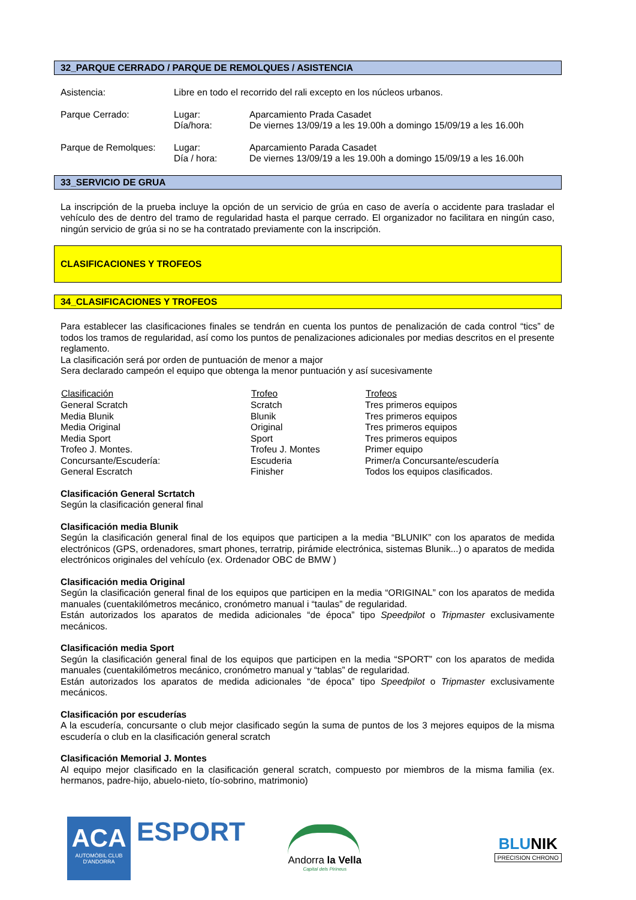32_PARQUE CERRADO / PARQUE DE REMOLQUES / ASISTENCIA
| Asistencia: | Libre en todo el recorrido del rali excepto en los núcleos urbanos. | |
| Parque Cerrado: | Lugar: | Aparcamiento Prada Casadet |
| | Día/hora: | De viernes 13/09/19 a les 19.00h a domingo 15/09/19 a les 16.00h |
| Parque de Remolques: | Lugar: | Aparcamiento Parada Casadet |
| | Día / hora: | De viernes 13/09/19 a les 19.00h a domingo 15/09/19 a les 16.00h |
33_SERVICIO DE GRUA
La inscripción de la prueba incluye la opción de un servicio de grúa en caso de avería o accidente para trasladar el vehículo des de dentro del tramo de regularidad hasta el parque cerrado. El organizador no facilitara en ningún caso, ningún servicio de grúa si no se ha contratado previamente con la inscripción.
CLASIFICACIONES Y TROFEOS
34_CLASIFICACIONES Y TROFEOS
Para establecer las clasificaciones finales se tendrán en cuenta los puntos de penalización de cada control “tics” de todos los tramos de regularidad, así como los puntos de penalizaciones adicionales por medias descritos en el presente reglamento.
La clasificación será por orden de puntuación de menor a major
Sera declarado campeón el equipo que obtenga la menor puntuación y así sucesivamente
| Clasificación | Trofeo | Trofeos |
| --- | --- | --- |
| General Scratch | Scratch | Tres primeros equipos |
| Media Blunik | Blunik | Tres primeros equipos |
| Media Original | Original | Tres primeros equipos |
| Media Sport | Sport | Tres primeros equipos |
| Trofeo J. Montes. | Trofeu J. Montes | Primer equipo |
| Concursante/Escudería: | Escuderia | Primer/a Concursante/escudería |
| General Escratch | Finisher | Todos los equipos clasificados. |
Clasificación General Scrtatch
Según la clasificación general final
Clasificación media Blunik
Según la clasificación general final de los equipos que participen a la media “BLUNIK” con los aparatos de medida electrónicos (GPS, ordenadores, smart phones, terratrip, pirámide electrónica, sistemas Blunik...) o aparatos de medida electrónicos originales del vehículo (ex. Ordenador OBC de BMW )
Clasificación media Original
Según la clasificación general final de los equipos que participen en la media “ORIGINAL” con los aparatos de medida manuales (cuentakilómetros mecánico, cronómetro manual i “taulas” de regularidad.
Están autorizados los aparatos de medida adicionales “de época” tipo Speedpilot o Tripmaster exclusivamente mecánicos.
Clasificación media Sport
Según la clasificación general final de los equipos que participen en la media “SPORT” con los aparatos de medida manuales (cuentakilómetros mecánico, cronómetro manual y “tablas” de regularidad.
Están autorizados los aparatos de medida adicionales “de época” tipo Speedpilot o Tripmaster exclusivamente mecánicos.
Clasificación por escuderías
A la escudería, concursante o club mejor clasificado según la suma de puntos de los 3 mejores equipos de la misma escudería o club en la clasificación general scratch
Clasificación Memorial J. Montes
Al equipo mejor clasificado en la clasificación general scratch, compuesto por miembros de la misma familia (ex. hermanos, padre-hijo, abuelo-nieto, tío-sobrino, matrimonio)
ACA
AUTOMÒBIL CLUB
D'ANDORRA
ESPORT
Andorra la Vella
Capital dels Pirineus
BLUNIK
PRECISION CHRONO